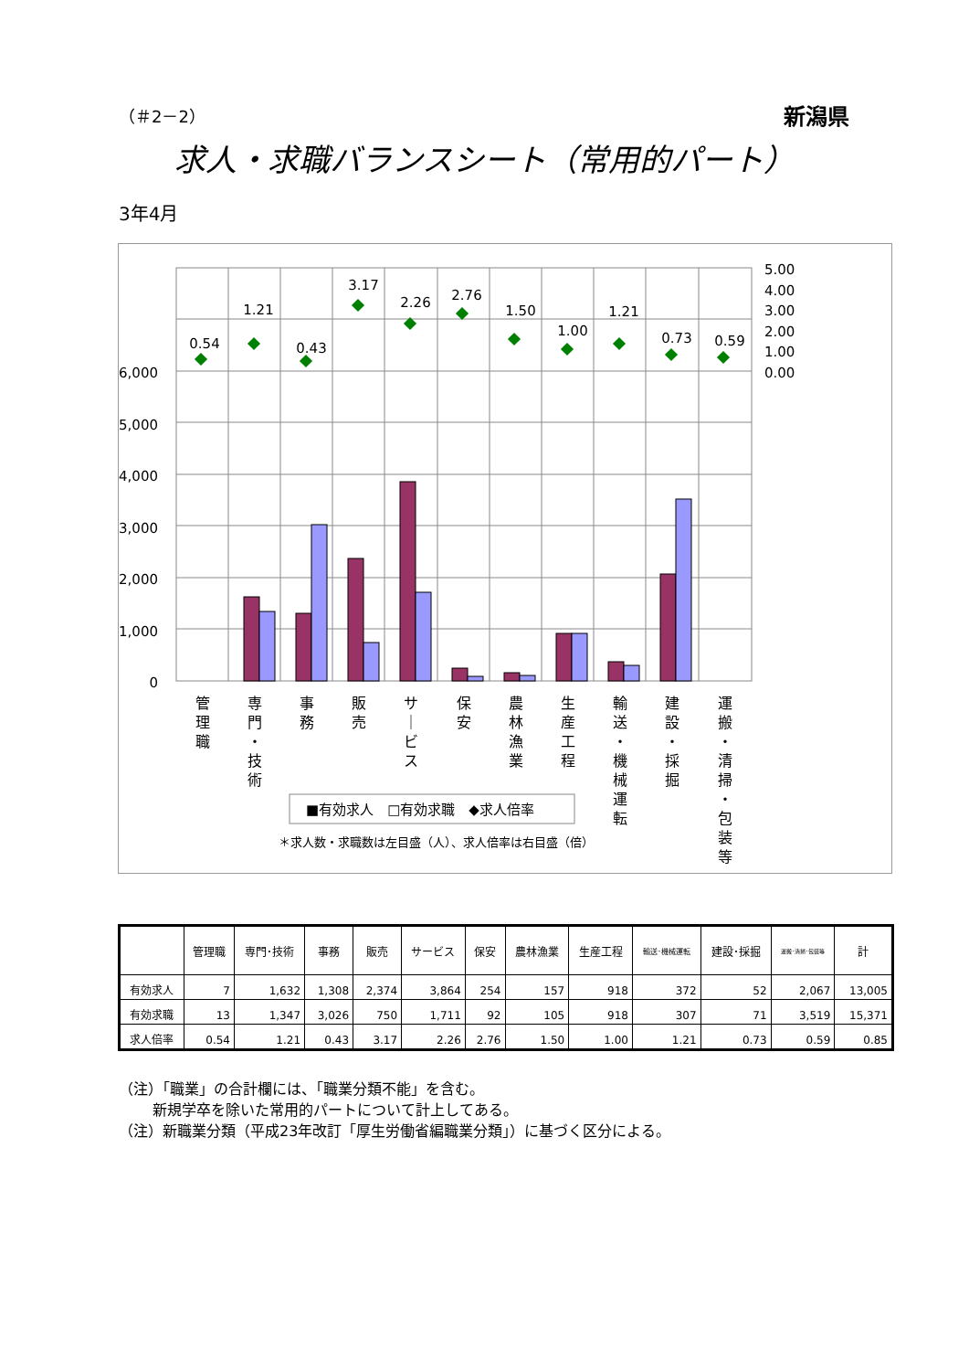（＃2－2） 新潟県
求人・求職バランスシート（常用的パート）
3年4月
0.54
1.21
0.43
3.17
2.26
2.76
1.50
1.00
1.21
0.73
0.59
6,000
5,000
4,000
3,000
2,000
1,000
0
5.00
4.00
3.00
2.00
1.00
0.00
■有効求人　□有効求職　◆求人倍率
＊求人数・求職数は左目盛（人）、求人倍率は右目盛（倍）
管
理
職
専
門
・
技
術
事
務
販
売
サ
｜
ビ
ス
保
安
農
林
漁
業
生
産
工
程
輸
送
・
機
械
運
転
建
設
・
採
掘
運
搬
・
清
掃
・
包
装
等
| | 管理職 | 専門･技術 | 事務 | 販売 | サービス | 保安 | 農林漁業 | 生産工程 | 輸送･機械運転 | 建設･採掘 | 運搬･清掃･包装等 | 計 |
| --- | --- | --- | --- | --- | --- | --- | --- | --- | --- | --- | --- | --- |
| 有効求人 | 7 | 1,632 | 1,308 | 2,374 | 3,864 | 254 | 157 | 918 | 372 | 52 | 2,067 | 13,005 |
| 有効求職 | 13 | 1,347 | 3,026 | 750 | 1,711 | 92 | 105 | 918 | 307 | 71 | 3,519 | 15,371 |
| 求人倍率 | 0.54 | 1.21 | 0.43 | 3.17 | 2.26 | 2.76 | 1.50 | 1.00 | 1.21 | 0.73 | 0.59 | 0.85 |
（注）「職業」の合計欄には、「職業分類不能」を含む。
　　 新規学卒を除いた常用的パートについて計上してある。
（注）新職業分類（平成23年改訂「厚生労働省編職業分類」）に基づく区分による。